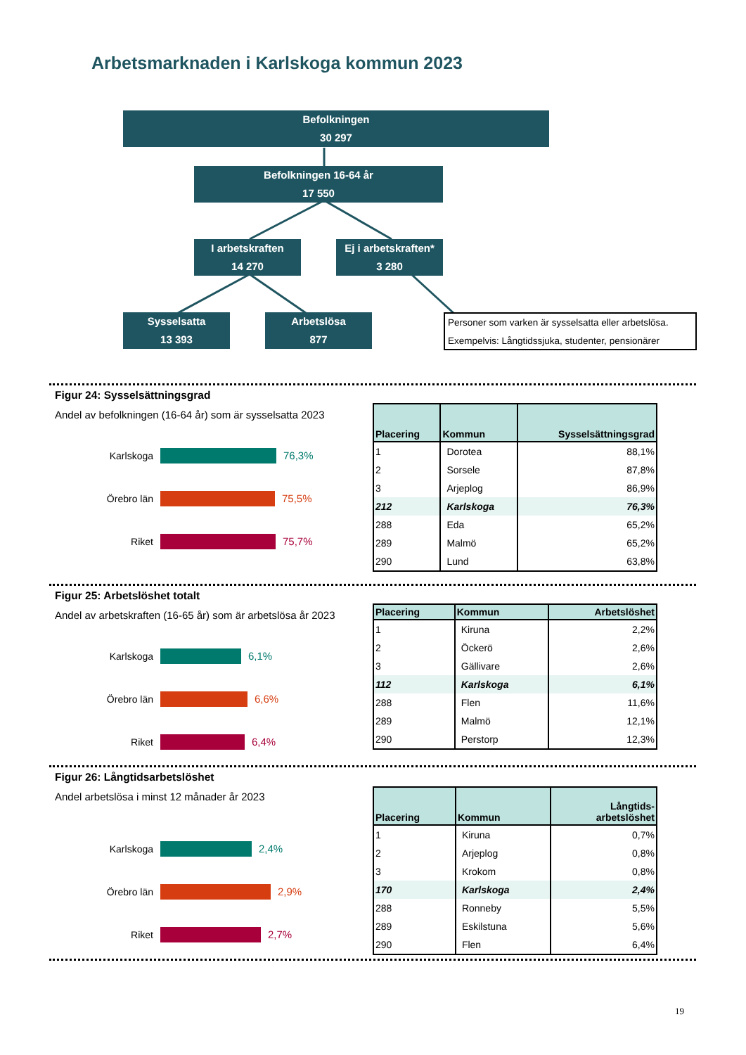Arbetsmarknaden i Karlskoga kommun 2023
Befolkningen
30 297
Befolkningen 16-64 år
17 550
I arbetskraften
14 270
Ej i arbetskraften*
3 280
Sysselsatta
13 393
Arbetslösa
877
Personer som varken är sysselsatta eller arbetslösa.
Exempelvis: Långtidssjuka, studenter, pensionärer
Figur 24: Sysselsättningsgrad
Andel av befolkningen (16-64 år) som är sysselsatta 2023
Karlskoga 76,3%
Örebro län 75,5%
Riket 75,7%
| Placering | Kommun | Sysselsättningsgrad |
| --- | --- | --- |
| 1 | Dorotea | 88,1% |
| 2 | Sorsele | 87,8% |
| 3 | Arjeplog | 86,9% |
| 212 | Karlskoga | 76,3% |
| 288 | Eda | 65,2% |
| 289 | Malmö | 65,2% |
| 290 | Lund | 63,8% |
Figur 25: Arbetslöshet totalt
Andel av arbetskraften (16-65 år) som är arbetslösa år 2023
Karlskoga 6,1%
Örebro län 6,6%
Riket 6,4%
| Placering | Kommun | Arbetslöshet |
| --- | --- | --- |
| 1 | Kiruna | 2,2% |
| 2 | Öckerö | 2,6% |
| 3 | Gällivare | 2,6% |
| 112 | Karlskoga | 6,1% |
| 288 | Flen | 11,6% |
| 289 | Malmö | 12,1% |
| 290 | Perstorp | 12,3% |
Figur 26: Långtidsarbetslöshet
Andel arbetslösa i minst 12 månader år 2023
Karlskoga 2,4%
Örebro län 2,9%
Riket 2,7%
| Placering | Kommun | Långtids- arbetslöshet |
| --- | --- | --- |
| 1 | Kiruna | 0,7% |
| 2 | Arjeplog | 0,8% |
| 3 | Krokom | 0,8% |
| 170 | Karlskoga | 2,4% |
| 288 | Ronneby | 5,5% |
| 289 | Eskilstuna | 5,6% |
| 290 | Flen | 6,4% |
19